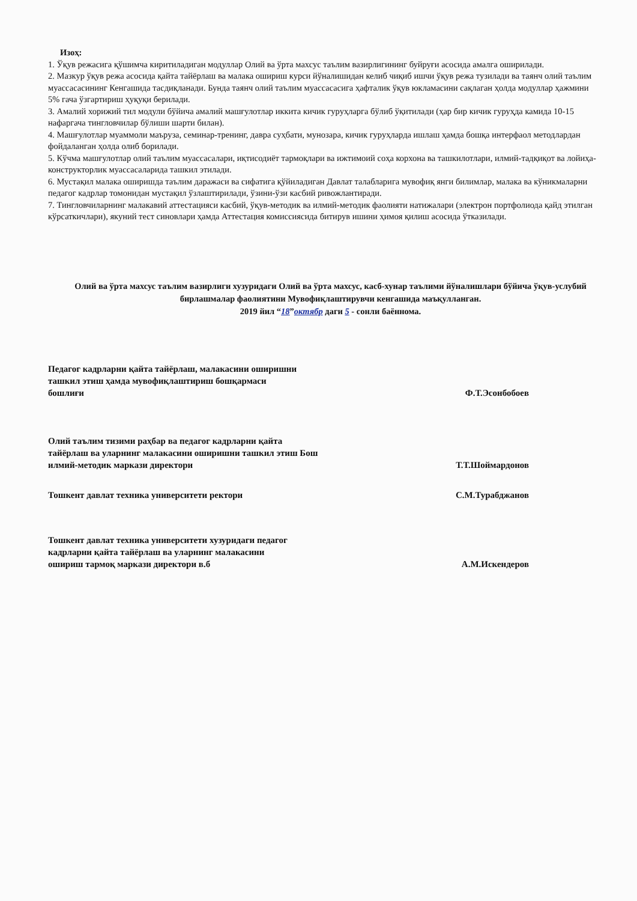Изоҳ:
1. Ўқув режасига қўшимча киритиладиган модуллар Олий ва ўрта махсус таълим вазирлигининг буйруғи асосида амалга оширилади.
2. Мазкур ўқув режа асосида қайта тайёрлаш ва малака ошириш курси йўналишидан келиб чиқиб ишчи ўқув режа тузилади ва таянч олий таълим муассасасининг Кенгашида тасдиқланади. Бунда таянч олий таълим муассасасига ҳафталик ўқув юкламасини сақлаган ҳолда модуллар ҳажмини 5% гача ўзгартириш ҳуқуқи берилади.
3. Амалий хорижий тил модули бўйича амалий машғулотлар иккита кичик гуруҳларга бўлиб ўқитилади (ҳар бир кичик гуруҳда камида 10-15 нафаргача тингловчилар бўлиши шарти билан).
4. Машғулотлар муаммоли маъруза, семинар-тренинг, давра суҳбати, мунозара, кичик гуруҳларда ишлаш ҳамда бошқа интерфаол методлардан фойдаланган ҳолда олиб борилади.
5. Кўчма машғулотлар олий таълим муассасалари, иқтисодиёт тармоқлари ва ижтимоий соҳа корхона ва ташкилотлари, илмий-тадқиқот ва лойиҳа-конструкторлик муассасаларида ташкил этилади.
6. Мустақил малака оширишда таълим даражаси ва сифатига қўйиладиган Давлат талабларига мувофиқ янги билимлар, малака ва кўникмаларни педагог кадрлар томонидан мустақил ўзлаштирилади, ўзини-ўзи касбий ривожлантиради.
7. Тингловчиларнинг малакавий аттестацияси касбий, ўқув-методик ва илмий-методик фаолияти натижалари (электрон портфолиода қайд этилган кўрсаткичлари), якуний тест синовлари ҳамда Аттестация комиссиясида битирув ишини ҳимоя қилиш асосида ўтказилади.
Олий ва ўрта махсус таълим вазирлиги хузуридаги Олий ва ўрта махсус, касб-хунар таълими йўналишлари бўйича ўқув-услубий бирлашмалар фаолиятини Мувофиқлаштирувчи кенгашида маъқулланган.
2019 йил “18”октябр даги 5 - сонли баённома.
Педагог кадрларни қайта тайёрлаш, малакасини оширишни ташкил этиш ҳамда мувофиқлаштириш бошқармаси бошлиғи
Ф.Т.Эсонбобоев
Олий таълим тизими раҳбар ва педагог кадрларни қайта тайёрлаш ва уларнинг малакасини оширишни ташкил этиш Бош илмий-методик маркази директори
Т.Т.Шоймардонов
Тошкент давлат техника университети ректори С.М.Турабджанов
Тошкент давлат техника университети хузуридаги педагог кадрларни қайта тайёрлаш ва уларнинг малакасини ошириш тармоқ маркази директори в.б
А.М.Искендеров